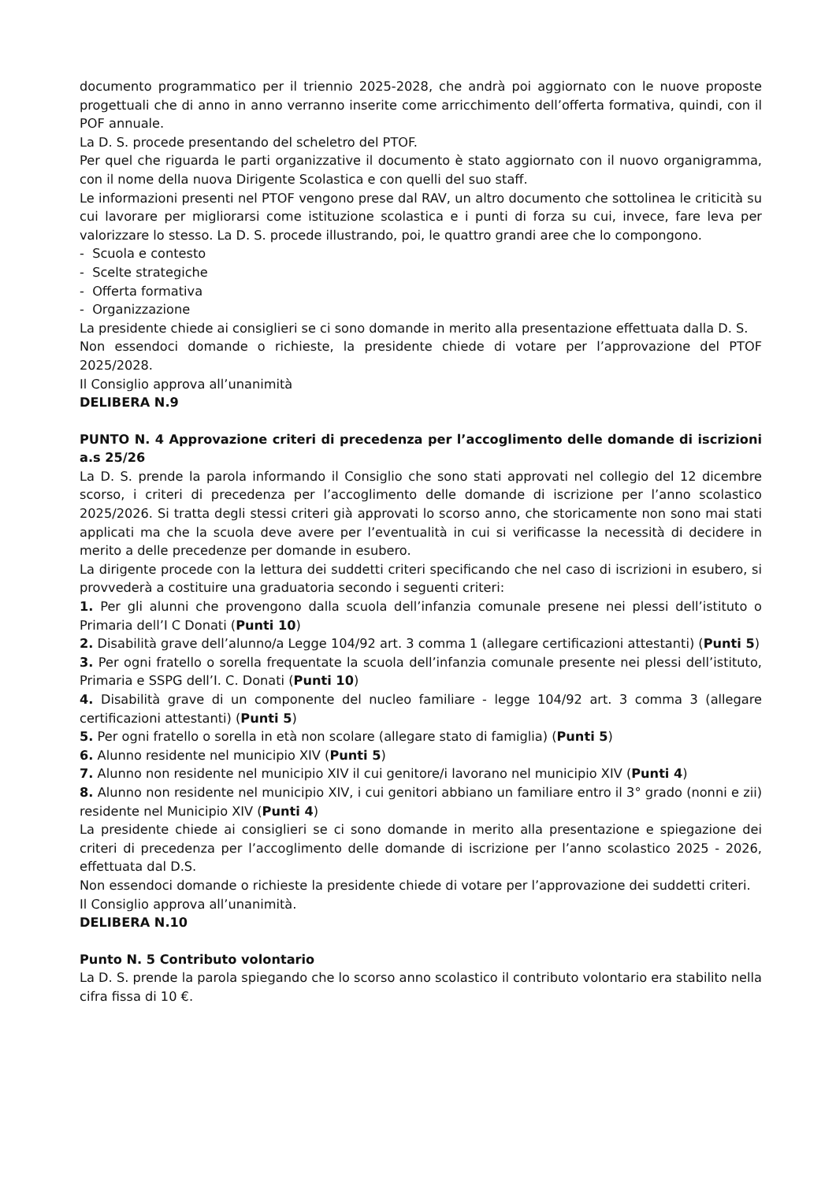documento programmatico per il triennio 2025-2028, che andrà poi aggiornato con le nuove proposte progettuali che di anno in anno verranno inserite come arricchimento dell’offerta formativa, quindi, con il POF annuale.
La D. S. procede presentando del scheletro del PTOF.
Per quel che riguarda le parti organizzative il documento è stato aggiornato con il nuovo organigramma, con il nome della nuova Dirigente Scolastica e con quelli del suo staff.
Le informazioni presenti nel PTOF vengono prese dal RAV, un altro documento che sottolinea le criticità su cui lavorare per migliorarsi come istituzione scolastica e i punti di forza su cui, invece, fare leva per valorizzare lo stesso. La D. S. procede illustrando, poi, le quattro grandi aree che lo compongono.
- Scuola e contesto
- Scelte strategiche
- Offerta formativa
- Organizzazione
La presidente chiede ai consiglieri se ci sono domande in merito alla presentazione effettuata dalla D. S.
Non essendoci domande o richieste, la presidente chiede di votare per l’approvazione del PTOF 2025/2028.
Il Consiglio approva all’unanimità
DELIBERA N.9
PUNTO N. 4 Approvazione criteri di precedenza per l’accoglimento delle domande di iscrizioni a.s 25/26
La D. S. prende la parola informando il Consiglio che sono stati approvati nel collegio del 12 dicembre scorso, i criteri di precedenza per l’accoglimento delle domande di iscrizione per l’anno scolastico 2025/2026. Si tratta degli stessi criteri già approvati lo scorso anno, che storicamente non sono mai stati applicati ma che la scuola deve avere per l’eventualità in cui si verificasse la necessità di decidere in merito a delle precedenze per domande in esubero.
La dirigente procede con la lettura dei suddetti criteri specificando che nel caso di iscrizioni in esubero, si provvederà a costituire una graduatoria secondo i seguenti criteri:
1. Per gli alunni che provengono dalla scuola dell’infanzia comunale presene nei plessi dell’istituto o Primaria dell’I C Donati (Punti 10)
2. Disabilità grave dell’alunno/a Legge 104/92 art. 3 comma 1 (allegare certificazioni attestanti) (Punti 5)
3. Per ogni fratello o sorella frequentate la scuola dell’infanzia comunale presente nei plessi dell’istituto, Primaria e SSPG dell’I. C. Donati (Punti 10)
4. Disabilità grave di un componente del nucleo familiare - legge 104/92 art. 3 comma 3 (allegare certificazioni attestanti) (Punti 5)
5. Per ogni fratello o sorella in età non scolare (allegare stato di famiglia) (Punti 5)
6. Alunno residente nel municipio XIV (Punti 5)
7. Alunno non residente nel municipio XIV il cui genitore/i lavorano nel municipio XIV (Punti 4)
8. Alunno non residente nel municipio XIV, i cui genitori abbiano un familiare entro il 3° grado (nonni e zii) residente nel Municipio XIV (Punti 4)
La presidente chiede ai consiglieri se ci sono domande in merito alla presentazione e spiegazione dei criteri di precedenza per l’accoglimento delle domande di iscrizione per l’anno scolastico 2025 - 2026, effettuata dal D.S.
Non essendoci domande o richieste la presidente chiede di votare per l’approvazione dei suddetti criteri.
Il Consiglio approva all’unanimità.
DELIBERA N.10
Punto N. 5 Contributo volontario
La D. S. prende la parola spiegando che lo scorso anno scolastico il contributo volontario era stabilito nella cifra fissa di 10 €.